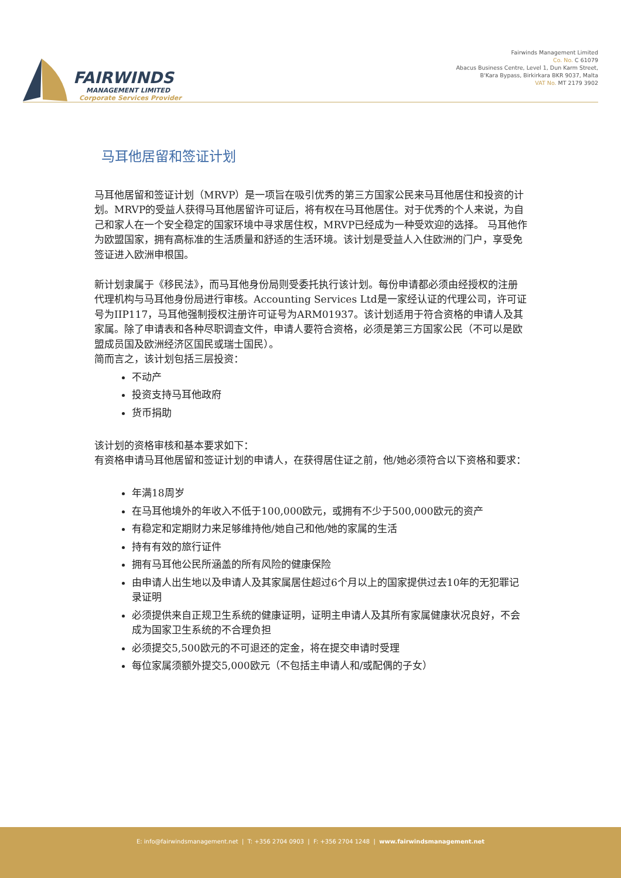FAIRWINDS
MANAGEMENT LIMITED
Corporate Services Provider
Fairwinds Management Limited
Co. No. C 61079
Abacus Business Centre, Level 1, Dun Karm Street,
B'Kara Bypass, Birkirkara BKR 9037, Malta
VAT No. MT 2179 3902
马耳他居留和签证计划
马耳他居留和签证计划（MRVP）是一项旨在吸引优秀的第三方国家公民来马耳他居住和投资的计划。MRVP的受益人获得马耳他居留许可证后，将有权在马耳他居住。对于优秀的个人来说，为自己和家人在一个安全稳定的国家环境中寻求居住权，MRVP已经成为一种受欢迎的选择。 马耳他作为欧盟国家，拥有高标准的生活质量和舒适的生活环境。该计划是受益人入住欧洲的门户，享受免签证进入欧洲申根国。
新计划隶属于《移民法》，而马耳他身份局则受委托执行该计划。每份申请都必须由经授权的注册代理机构与马耳他身份局进行审核。Accounting Services Ltd是一家经认证的代理公司，许可证号为IIP117，马耳他强制授权注册许可证号为ARM01937。该计划适用于符合资格的申请人及其家属。除了申请表和各种尽职调查文件，申请人要符合资格，必须是第三方国家公民（不可以是欧盟成员国及欧洲经济区国民或瑞士国民）。
简而言之，该计划包括三层投资：
不动产
投资支持马耳他政府
货币捐助
该计划的资格审核和基本要求如下：
有资格申请马耳他居留和签证计划的申请人，在获得居住证之前，他/她必须符合以下资格和要求：
年满18周岁
在马耳他境外的年收入不低于100,000欧元，或拥有不少于500,000欧元的资产
有稳定和定期财力来足够维持他/她自己和他/她的家属的生活
持有有效的旅行证件
拥有马耳他公民所涵盖的所有风险的健康保险
由申请人出生地以及申请人及其家属居住超过6个月以上的国家提供过去10年的无犯罪记录证明
必须提供来自正规卫生系统的健康证明，证明主申请人及其所有家属健康状况良好，不会成为国家卫生系统的不合理负担
必须提交5,500欧元的不可退还的定金，将在提交申请时受理
每位家属须额外提交5,000欧元（不包括主申请人和/或配偶的子女）
E: info@fairwindsmanagement.net | T: +356 2704 0903 | F: +356 2704 1248 | www.fairwindsmanagement.net